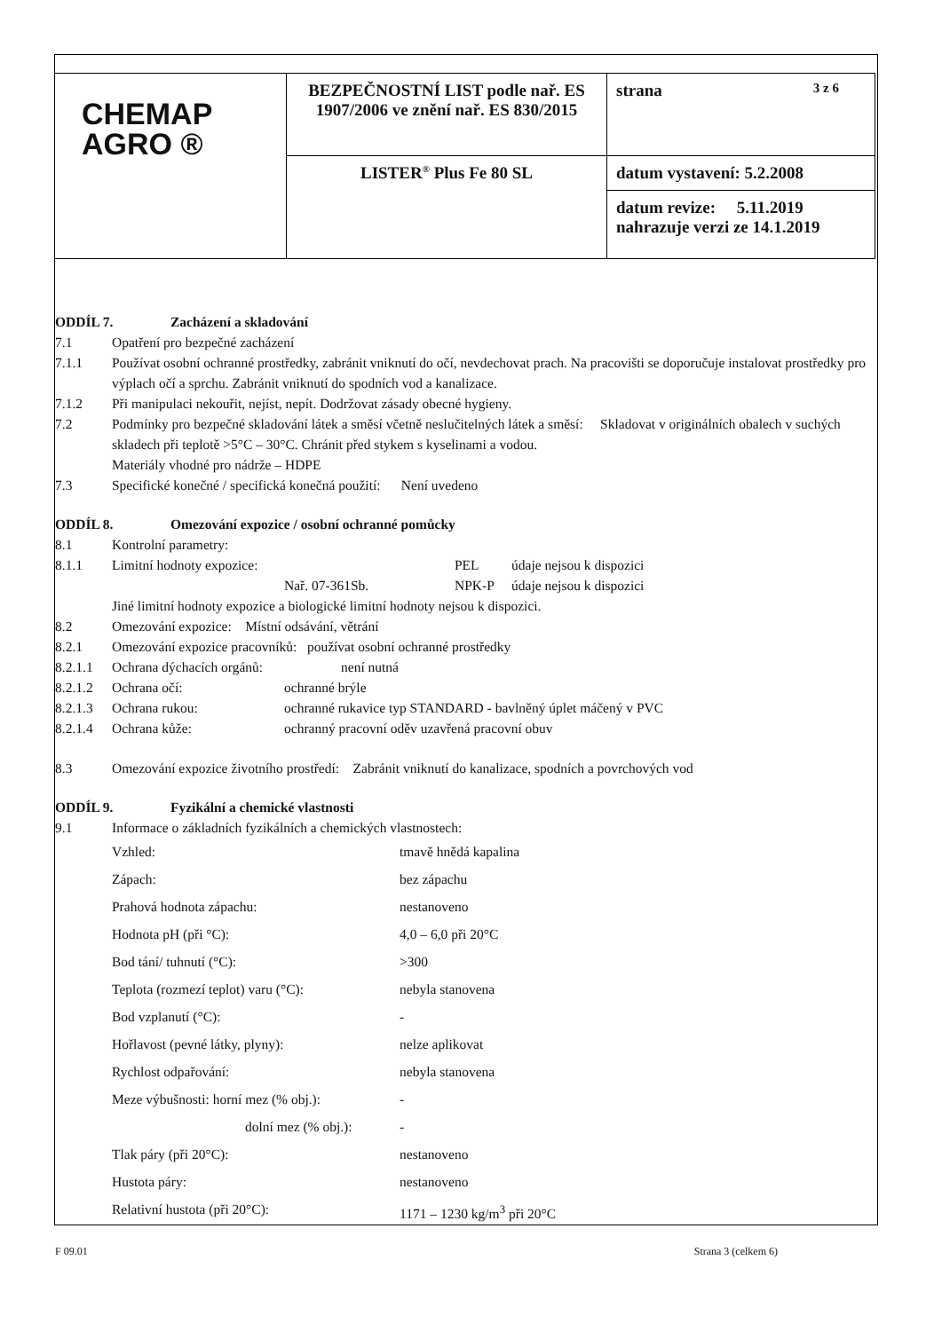| CHEMAP AGRO ® | BEZPEČNOSTNÍ LIST podle nař. ES 1907/2006 ve znění nař. ES 830/2015 | strana 3 z 6 |
| | LISTER<sup>®</sup> Plus Fe 80 SL | datum vystavení: 5.2.2008 |
| | | datum revize: 5.11.2019 nahrazuje verzi ze 14.1.2019 |
ODDÍL 7. Zacházení a skladování
7.1 Opatření pro bezpečné zacházení
7.1.1 Používat osobní ochranné prostředky, zabránit vniknutí do očí, nevdechovat prach. Na pracovišti se doporučuje instalovat prostředky pro výplach očí a sprchu. Zabránit vniknutí do spodních vod a kanalizace.
7.1.2 Při manipulaci nekouřit, nejíst, nepít. Dodržovat zásady obecné hygieny.
7.2 Podmínky pro bezpečné skladování látek a směsí včetně neslučitelných látek a směsí: Skladovat v originálních obalech v suchých skladech při teplotě >5°C – 30°C. Chránit před stykem s kyselinami a vodou.
Materiály vhodné pro nádrže – HDPE
7.3 Specifické konečné / specifická konečná použití: Není uvedeno
ODDÍL 8. Omezování expozice / osobní ochranné pomůcky
8.1 Kontrolní parametry:
8.1.1 Limitní hodnoty expozice: PEL údaje nejsou k dispozici
Nař. 07-361Sb. NPK-P údaje nejsou k dispozici
Jiné limitní hodnoty expozice a biologické limitní hodnoty nejsou k dispozici.
8.2 Omezování expozice: Místní odsávání, větrání
8.2.1 Omezování expozice pracovníků: používat osobní ochranné prostředky
8.2.1.1
Ochrana dýchacích orgánů: není nutná
8.2.1.2
Ochrana očí: ochranné brýle
8.2.1.3
Ochrana rukou: ochranné rukavice typ STANDARD - bavlněný úplet máčený v PVC
8.2.1.4
Ochrana kůže: ochranný pracovní oděv uzavřená pracovní obuv
8.3 Omezování expozice životního prostředí: Zabránit vniknutí do kanalizace, spodních a povrchových vod
ODDÍL 9. Fyzikální a chemické vlastnosti
9.1 Informace o základních fyzikálních a chemických vlastnostech:
Vzhled: tmavě hnědá kapalina
Zápach: bez zápachu
Prahová hodnota zápachu: nestanoveno
Hodnota pH (při °C): 4,0 – 6,0 při 20°C
Bod tání/ tuhnutí (°C): >300
Teplota (rozmezí teplot) varu (°C):
nebyla stanovena
Bod vzplanutí (°C): -
Hořlavost (pevné látky, plyny): nelze aplikovat
Rychlost odpařování: nebyla stanovena
Meze výbušnosti: horní mez (% obj.):
-
dolní mez (% obj.):
-
Tlak páry (při 20°C): nestanoveno
Hustota páry: nestanoveno
Relativní hustota (při 20°C): 1171 – 1230 kg/m<sup>3</sup> při 20°C
F 09.01 Strana 3 (celkem 6)